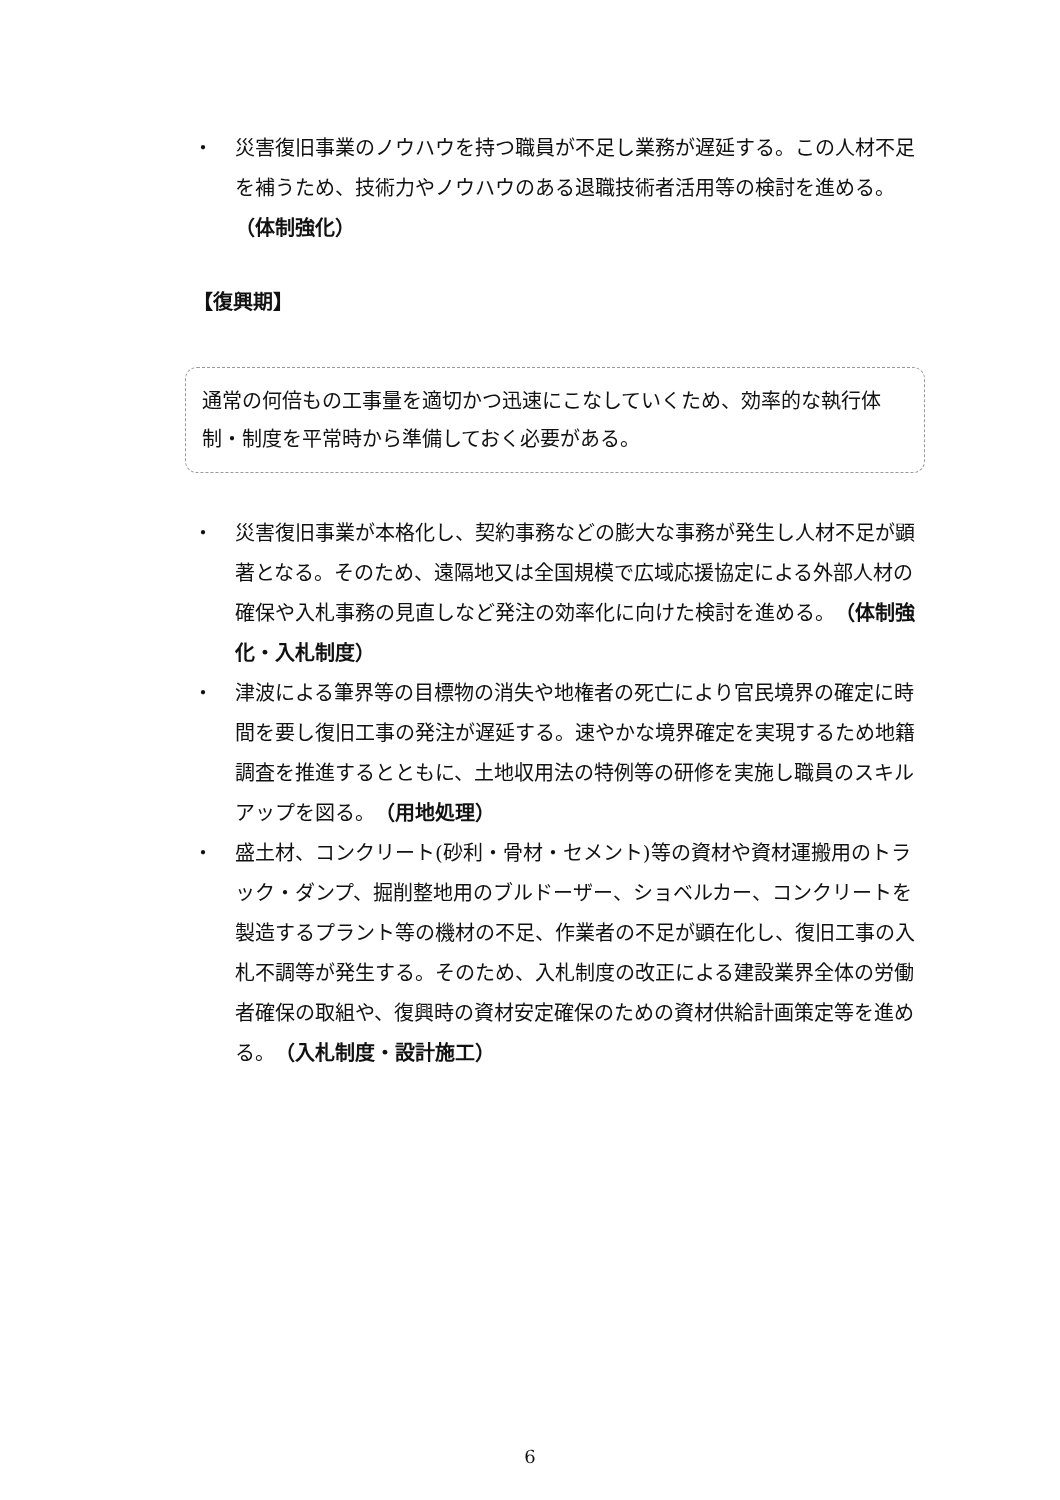・ 災害復旧事業のノウハウを持つ職員が不足し業務が遅延する。この人材不足を補うため、技術力やノウハウのある退職技術者活用等の検討を進める。（体制強化）
【復興期】
通常の何倍もの工事量を適切かつ迅速にこなしていくため、効率的な執行体制・制度を平常時から準備しておく必要がある。
・ 災害復旧事業が本格化し、契約事務などの膨大な事務が発生し人材不足が顕著となる。そのため、遠隔地又は全国規模で広域応援協定による外部人材の確保や入札事務の見直しなど発注の効率化に向けた検討を進める。（体制強化・入札制度）
・ 津波による筆界等の目標物の消失や地権者の死亡により官民境界の確定に時間を要し復旧工事の発注が遅延する。速やかな境界確定を実現するため地籍調査を推進するとともに、土地収用法の特例等の研修を実施し職員のスキルアップを図る。（用地処理）
・ 盛土材、コンクリート(砂利・骨材・セメント)等の資材や資材運搬用のトラック・ダンプ、掘削整地用のブルドーザー、ショベルカー、コンクリートを製造するプラント等の機材の不足、作業者の不足が顕在化し、復旧工事の入札不調等が発生する。そのため、入札制度の改正による建設業界全体の労働者確保の取組や、復興時の資材安定確保のための資材供給計画策定等を進める。（入札制度・設計施工）
6